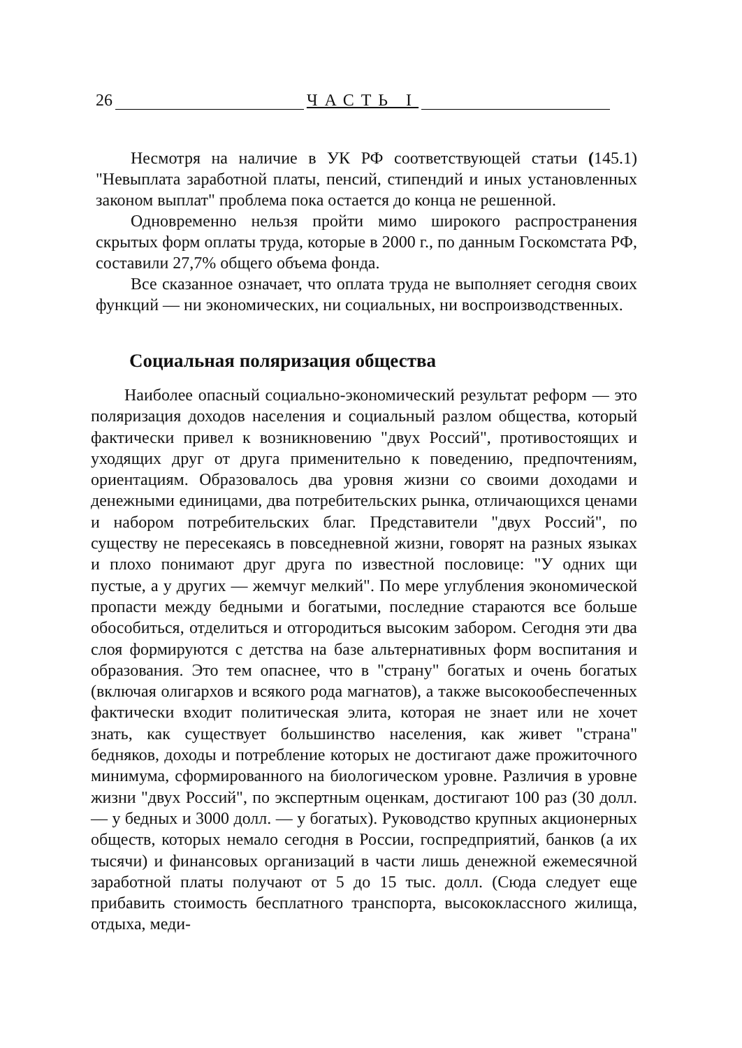26 ЧАСТЬ I
Несмотря на наличие в УК РФ соответствующей статьи (145.1) "Невыплата заработной платы, пенсий, стипендий и иных установленных законом выплат" проблема пока остается до конца не решенной.
Одновременно нельзя пройти мимо широкого распространения скрытых форм оплаты труда, которые в 2000 г., по данным Госкомстата РФ, составили 27,7% общего объема фонда.
Все сказанное означает, что оплата труда не выполняет сегодня своих функций — ни экономических, ни социальных, ни воспроизводственных.
Социальная поляризация общества
Наиболее опасный социально-экономический результат реформ — это поляризация доходов населения и социальный разлом общества, который фактически привел к возникновению "двух Россий", противостоящих и уходящих друг от друга применительно к поведению, предпочтениям, ориентациям. Образовалось два уровня жизни со своими доходами и денежными единицами, два потребительских рынка, отличающихся ценами и набором потребительских благ. Представители "двух Россий", по существу не пересекаясь в повседневной жизни, говорят на разных языках и плохо понимают друг друга по известной пословице: "У одних щи пустые, а у других — жемчуг мелкий". По мере углубления экономической пропасти между бедными и богатыми, последние стараются все больше обособиться, отделиться и отгородиться высоким забором. Сегодня эти два слоя формируются с детства на базе альтернативных форм воспитания и образования. Это тем опаснее, что в "страну" богатых и очень богатых (включая олигархов и всякого рода магнатов), а также высокообеспеченных фактически входит политическая элита, которая не знает или не хочет знать, как существует большинство населения, как живет "страна" бедняков, доходы и потребление которых не достигают даже прожиточного минимума, сформированного на биологическом уровне. Различия в уровне жизни "двух Россий", по экспертным оценкам, достигают 100 раз (30 долл. — у бедных и 3000 долл. — у богатых). Руководство крупных акционерных обществ, которых немало сегодня в России, госпредприятий, банков (а их тысячи) и финансовых организаций в части лишь денежной ежемесячной заработной платы получают от 5 до 15 тыс. долл. (Сюда следует еще прибавить стоимость бесплатного транспорта, высококлассного жилища, отдыха, меди-